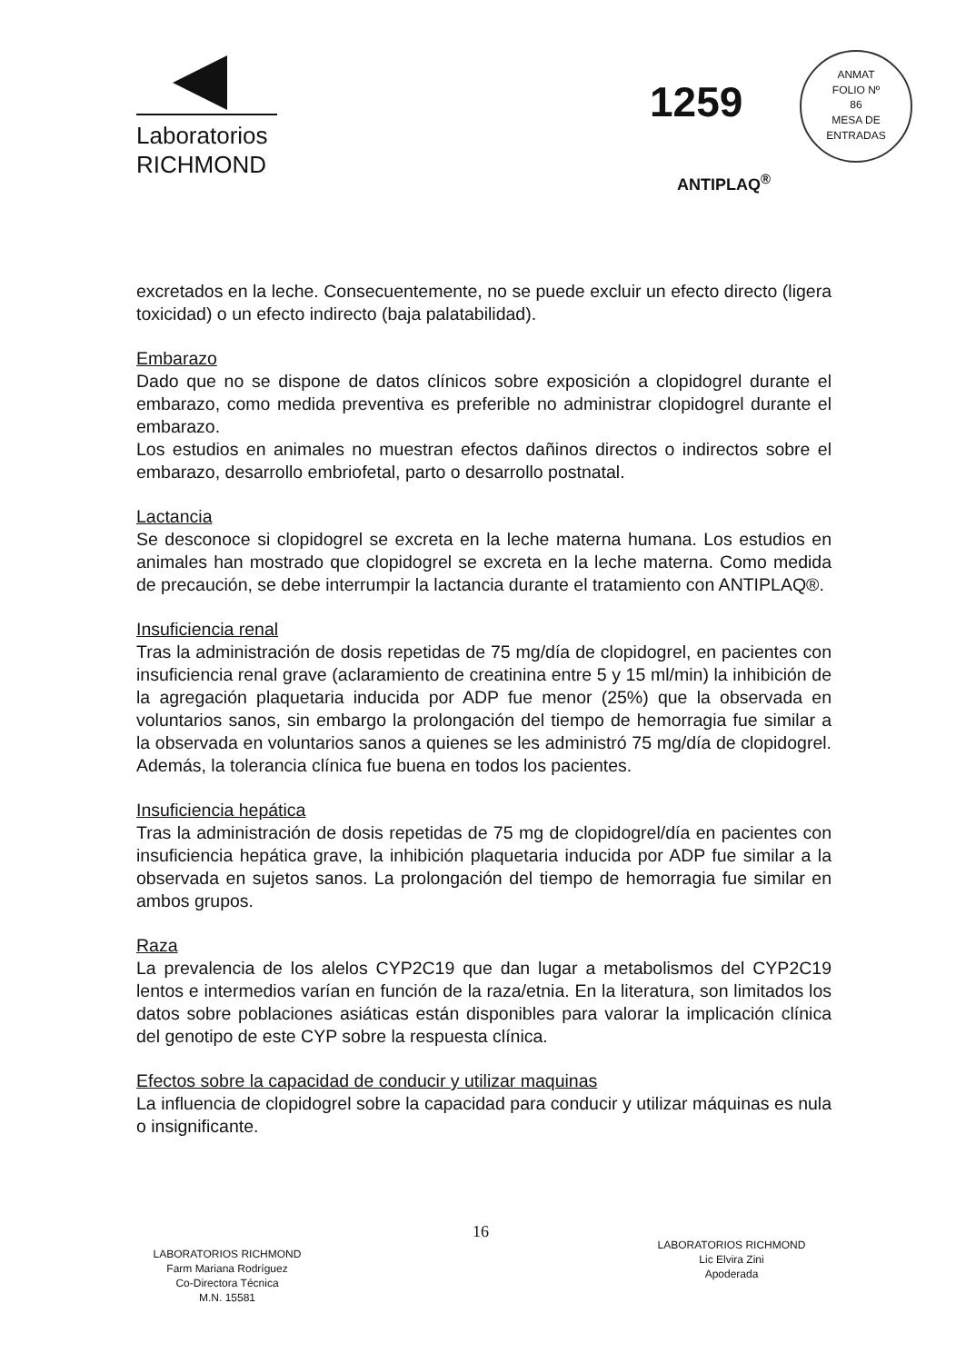Laboratorios
RICHMOND
1259
ANMAT
FOLIO Nº
86
MESA DE ENTRADAS
ANTIPLAQ<sup>®</sup>
excretados en la leche. Consecuentemente, no se puede excluir un efecto directo (ligera toxicidad) o un efecto indirecto (baja palatabilidad).
Embarazo
Dado que no se dispone de datos clínicos sobre exposición a clopidogrel durante el embarazo, como medida preventiva es preferible no administrar clopidogrel durante el embarazo.
Los estudios en animales no muestran efectos dañinos directos o indirectos sobre el embarazo, desarrollo embriofetal, parto o desarrollo postnatal.
Lactancia
Se desconoce si clopidogrel se excreta en la leche materna humana. Los estudios en animales han mostrado que clopidogrel se excreta en la leche materna. Como medida de precaución, se debe interrumpir la lactancia durante el tratamiento con ANTIPLAQ®.
Insuficiencia renal
Tras la administración de dosis repetidas de 75 mg/día de clopidogrel, en pacientes con insuficiencia renal grave (aclaramiento de creatinina entre 5 y 15 ml/min) la inhibición de la agregación plaquetaria inducida por ADP fue menor (25%) que la observada en voluntarios sanos, sin embargo la prolongación del tiempo de hemorragia fue similar a la observada en voluntarios sanos a quienes se les administró 75 mg/día de clopidogrel. Además, la tolerancia clínica fue buena en todos los pacientes.
Insuficiencia hepática
Tras la administración de dosis repetidas de 75 mg de clopidogrel/día en pacientes con insuficiencia hepática grave, la inhibición plaquetaria inducida por ADP fue similar a la observada en sujetos sanos. La prolongación del tiempo de hemorragia fue similar en ambos grupos.
Raza
La prevalencia de los alelos CYP2C19 que dan lugar a metabolismos del CYP2C19 lentos e intermedios varían en función de la raza/etnia. En la literatura, son limitados los datos sobre poblaciones asiáticas están disponibles para valorar la implicación clínica del genotipo de este CYP sobre la respuesta clínica.
Efectos sobre la capacidad de conducir y utilizar maquinas
La influencia de clopidogrel sobre la capacidad para conducir y utilizar máquinas es nula o insignificante.
16
LABORATORIOS RICHMOND
Farm Mariana Rodríguez
Co-Directora Técnica
M.N. 15581
LABORATORIOS RICHMOND
Lic Elvira Zini
Apoderada